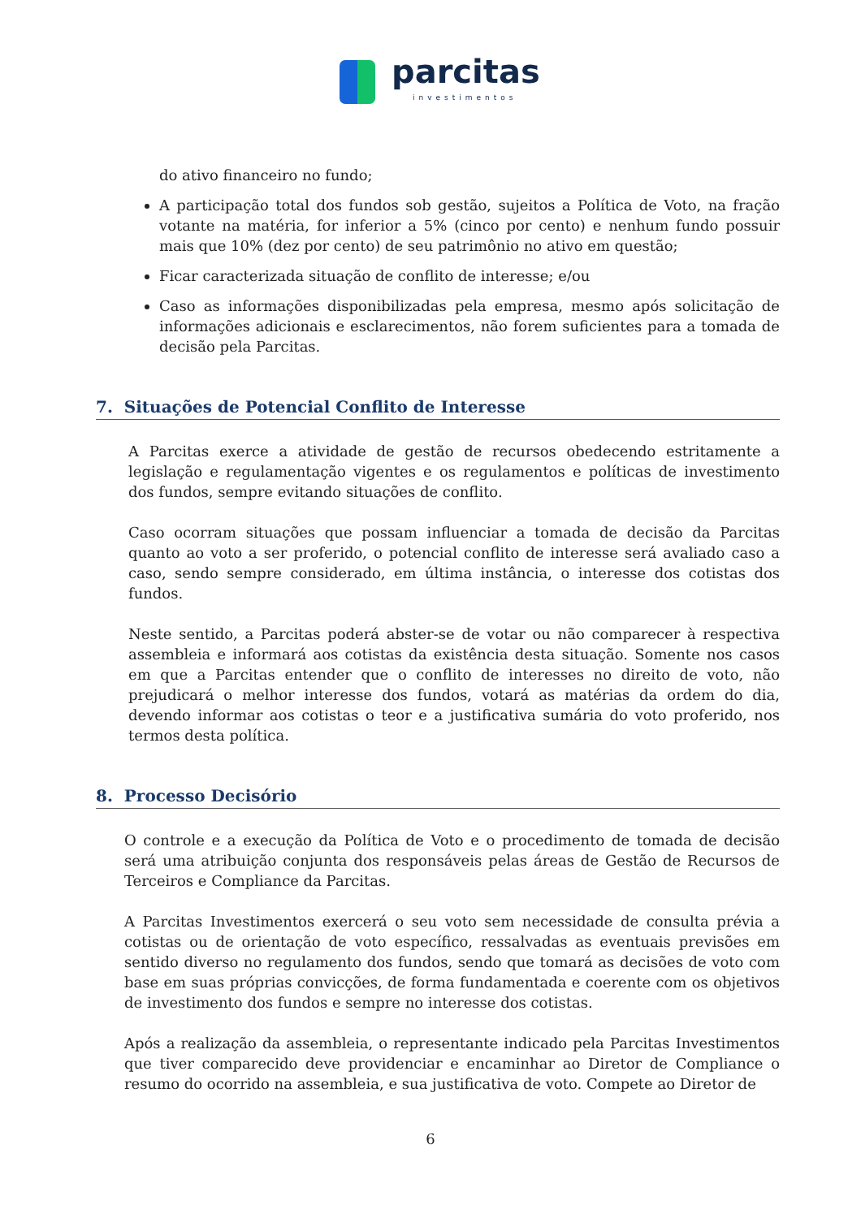parcitas
investimentos
do ativo financeiro no fundo;
A participação total dos fundos sob gestão, sujeitos a Política de Voto, na fração votante na matéria, for inferior a 5% (cinco por cento) e nenhum fundo possuir mais que 10% (dez por cento) de seu patrimônio no ativo em questão;
Ficar caracterizada situação de conflito de interesse; e/ou
Caso as informações disponibilizadas pela empresa, mesmo após solicitação de informações adicionais e esclarecimentos, não forem suficientes para a tomada de decisão pela Parcitas.
7. Situações de Potencial Conflito de Interesse
A Parcitas exerce a atividade de gestão de recursos obedecendo estritamente a legislação e regulamentação vigentes e os regulamentos e políticas de investimento dos fundos, sempre evitando situações de conflito.
Caso ocorram situações que possam influenciar a tomada de decisão da Parcitas quanto ao voto a ser proferido, o potencial conflito de interesse será avaliado caso a caso, sendo sempre considerado, em última instância, o interesse dos cotistas dos fundos.
Neste sentido, a Parcitas poderá abster-se de votar ou não comparecer à respectiva assembleia e informará aos cotistas da existência desta situação. Somente nos casos em que a Parcitas entender que o conflito de interesses no direito de voto, não prejudicará o melhor interesse dos fundos, votará as matérias da ordem do dia, devendo informar aos cotistas o teor e a justificativa sumária do voto proferido, nos termos desta política.
8. Processo Decisório
O controle e a execução da Política de Voto e o procedimento de tomada de decisão será uma atribuição conjunta dos responsáveis pelas áreas de Gestão de Recursos de Terceiros e Compliance da Parcitas.
A Parcitas Investimentos exercerá o seu voto sem necessidade de consulta prévia a cotistas ou de orientação de voto específico, ressalvadas as eventuais previsões em sentido diverso no regulamento dos fundos, sendo que tomará as decisões de voto com base em suas próprias convicções, de forma fundamentada e coerente com os objetivos de investimento dos fundos e sempre no interesse dos cotistas.
Após a realização da assembleia, o representante indicado pela Parcitas Investimentos que tiver comparecido deve providenciar e encaminhar ao Diretor de Compliance o resumo do ocorrido na assembleia, e sua justificativa de voto. Compete ao Diretor de
6